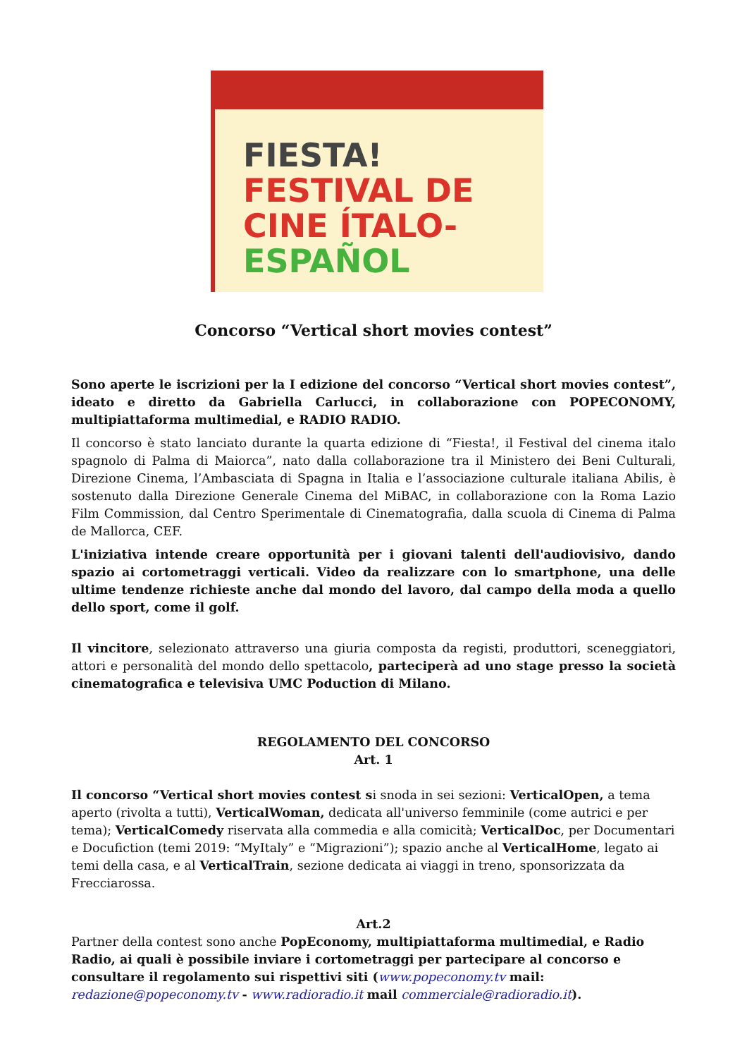FIESTA!
FESTIVAL DE
CINE ÍTALO-
ESPAÑOL
Concorso “Vertical short movies contest”
Sono aperte le iscrizioni per la I edizione del concorso “Vertical short movies contest”, ideato e diretto da Gabriella Carlucci, in collaborazione con POPECONOMY, multipiattaforma multimedial, e RADIO RADIO.
Il concorso è stato lanciato durante la quarta edizione di “Fiesta!, il Festival del cinema italo spagnolo di Palma di Maiorca”, nato dalla collaborazione tra il Ministero dei Beni Culturali, Direzione Cinema, l’Ambasciata di Spagna in Italia e l’associazione culturale italiana Abilis, è sostenuto dalla Direzione Generale Cinema del MiBAC, in collaborazione con la Roma Lazio Film Commission, dal Centro Sperimentale di Cinematografia, dalla scuola di Cinema di Palma de Mallorca, CEF.
L'iniziativa intende creare opportunità per i giovani talenti dell'audiovisivo, dando spazio ai cortometraggi verticali. Video da realizzare con lo smartphone, una delle ultime tendenze richieste anche dal mondo del lavoro, dal campo della moda a quello dello sport, come il golf.
Il vincitore, selezionato attraverso una giuria composta da registi, produttori, sceneggiatori, attori e personalità del mondo dello spettacolo, parteciperà ad uno stage presso la società cinematografica e televisiva UMC Poduction di Milano.
REGOLAMENTO DEL CONCORSO
Art. 1
Il concorso “Vertical short movies contest si snoda in sei sezioni: VerticalOpen, a tema aperto (rivolta a tutti), VerticalWoman, dedicata all'universo femminile (come autrici e per tema); VerticalComedy riservata alla commedia e alla comicità; VerticalDoc, per Documentari e Docufiction (temi 2019: “MyItaly” e “Migrazioni”); spazio anche al VerticalHome, legato ai temi della casa, e al VerticalTrain, sezione dedicata ai viaggi in treno, sponsorizzata da Frecciarossa.
Art.2
Partner della contest sono anche PopEconomy, multipiattaforma multimedial, e Radio Radio, ai quali è possibile inviare i cortometraggi per partecipare al concorso e consultare il regolamento sui rispettivi siti (www.popeconomy.tv mail: redazione@popeconomy.tv - www.radioradio.it mail commerciale@radioradio.it).